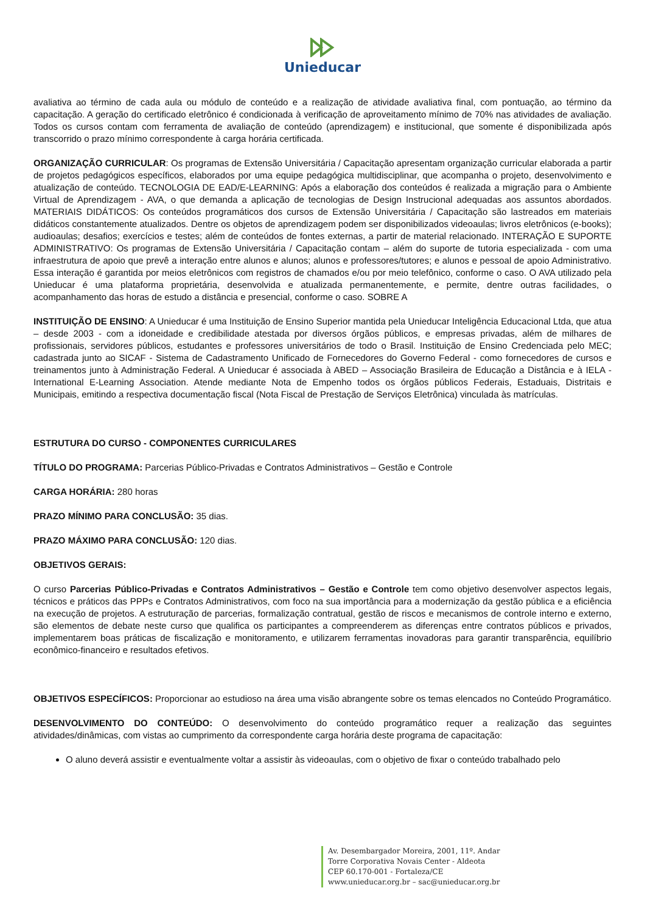Unieducar
avaliativa ao término de cada aula ou módulo de conteúdo e a realização de atividade avaliativa final, com pontuação, ao término da capacitação. A geração do certificado eletrônico é condicionada à verificação de aproveitamento mínimo de 70% nas atividades de avaliação. Todos os cursos contam com ferramenta de avaliação de conteúdo (aprendizagem) e institucional, que somente é disponibilizada após transcorrido o prazo mínimo correspondente à carga horária certificada.
ORGANIZAÇÃO CURRICULAR: Os programas de Extensão Universitária / Capacitação apresentam organização curricular elaborada a partir de projetos pedagógicos específicos, elaborados por uma equipe pedagógica multidisciplinar, que acompanha o projeto, desenvolvimento e atualização de conteúdo. TECNOLOGIA DE EAD/E-LEARNING: Após a elaboração dos conteúdos é realizada a migração para o Ambiente Virtual de Aprendizagem - AVA, o que demanda a aplicação de tecnologias de Design Instrucional adequadas aos assuntos abordados. MATERIAIS DIDÁTICOS: Os conteúdos programáticos dos cursos de Extensão Universitária / Capacitação são lastreados em materiais didáticos constantemente atualizados. Dentre os objetos de aprendizagem podem ser disponibilizados videoaulas; livros eletrônicos (e-books); audioaulas; desafios; exercícios e testes; além de conteúdos de fontes externas, a partir de material relacionado. INTERAÇÃO E SUPORTE ADMINISTRATIVO: Os programas de Extensão Universitária / Capacitação contam – além do suporte de tutoria especializada - com uma infraestrutura de apoio que prevê a interação entre alunos e alunos; alunos e professores/tutores; e alunos e pessoal de apoio Administrativo. Essa interação é garantida por meios eletrônicos com registros de chamados e/ou por meio telefônico, conforme o caso. O AVA utilizado pela Unieducar é uma plataforma proprietária, desenvolvida e atualizada permanentemente, e permite, dentre outras facilidades, o acompanhamento das horas de estudo a distância e presencial, conforme o caso. SOBRE A
INSTITUIÇÃO DE ENSINO: A Unieducar é uma Instituição de Ensino Superior mantida pela Unieducar Inteligência Educacional Ltda, que atua – desde 2003 - com a idoneidade e credibilidade atestada por diversos órgãos públicos, e empresas privadas, além de milhares de profissionais, servidores públicos, estudantes e professores universitários de todo o Brasil. Instituição de Ensino Credenciada pelo MEC; cadastrada junto ao SICAF - Sistema de Cadastramento Unificado de Fornecedores do Governo Federal - como fornecedores de cursos e treinamentos junto à Administração Federal. A Unieducar é associada à ABED – Associação Brasileira de Educação a Distância e à IELA - International E-Learning Association. Atende mediante Nota de Empenho todos os órgãos públicos Federais, Estaduais, Distritais e Municipais, emitindo a respectiva documentação fiscal (Nota Fiscal de Prestação de Serviços Eletrônica) vinculada às matrículas.
ESTRUTURA DO CURSO - COMPONENTES CURRICULARES
TÍTULO DO PROGRAMA: Parcerias Público-Privadas e Contratos Administrativos – Gestão e Controle
CARGA HORÁRIA: 280 horas
PRAZO MÍNIMO PARA CONCLUSÃO: 35 dias.
PRAZO MÁXIMO PARA CONCLUSÃO: 120 dias.
OBJETIVOS GERAIS:
O curso Parcerias Público-Privadas e Contratos Administrativos – Gestão e Controle tem como objetivo desenvolver aspectos legais, técnicos e práticos das PPPs e Contratos Administrativos, com foco na sua importância para a modernização da gestão pública e a eficiência na execução de projetos. A estruturação de parcerias, formalização contratual, gestão de riscos e mecanismos de controle interno e externo, são elementos de debate neste curso que qualifica os participantes a compreenderem as diferenças entre contratos públicos e privados, implementarem boas práticas de fiscalização e monitoramento, e utilizarem ferramentas inovadoras para garantir transparência, equilíbrio econômico-financeiro e resultados efetivos.
OBJETIVOS ESPECÍFICOS: Proporcionar ao estudioso na área uma visão abrangente sobre os temas elencados no Conteúdo Programático.
DESENVOLVIMENTO DO CONTEÚDO: O desenvolvimento do conteúdo programático requer a realização das seguintes atividades/dinâmicas, com vistas ao cumprimento da correspondente carga horária deste programa de capacitação:
O aluno deverá assistir e eventualmente voltar a assistir às videoaulas, com o objetivo de fixar o conteúdo trabalhado pelo
Av. Desembargador Moreira, 2001, 11º. Andar
Torre Corporativa Novais Center - Aldeota
CEP 60.170-001 - Fortaleza/CE
www.unieducar.org.br – sac@unieducar.org.br